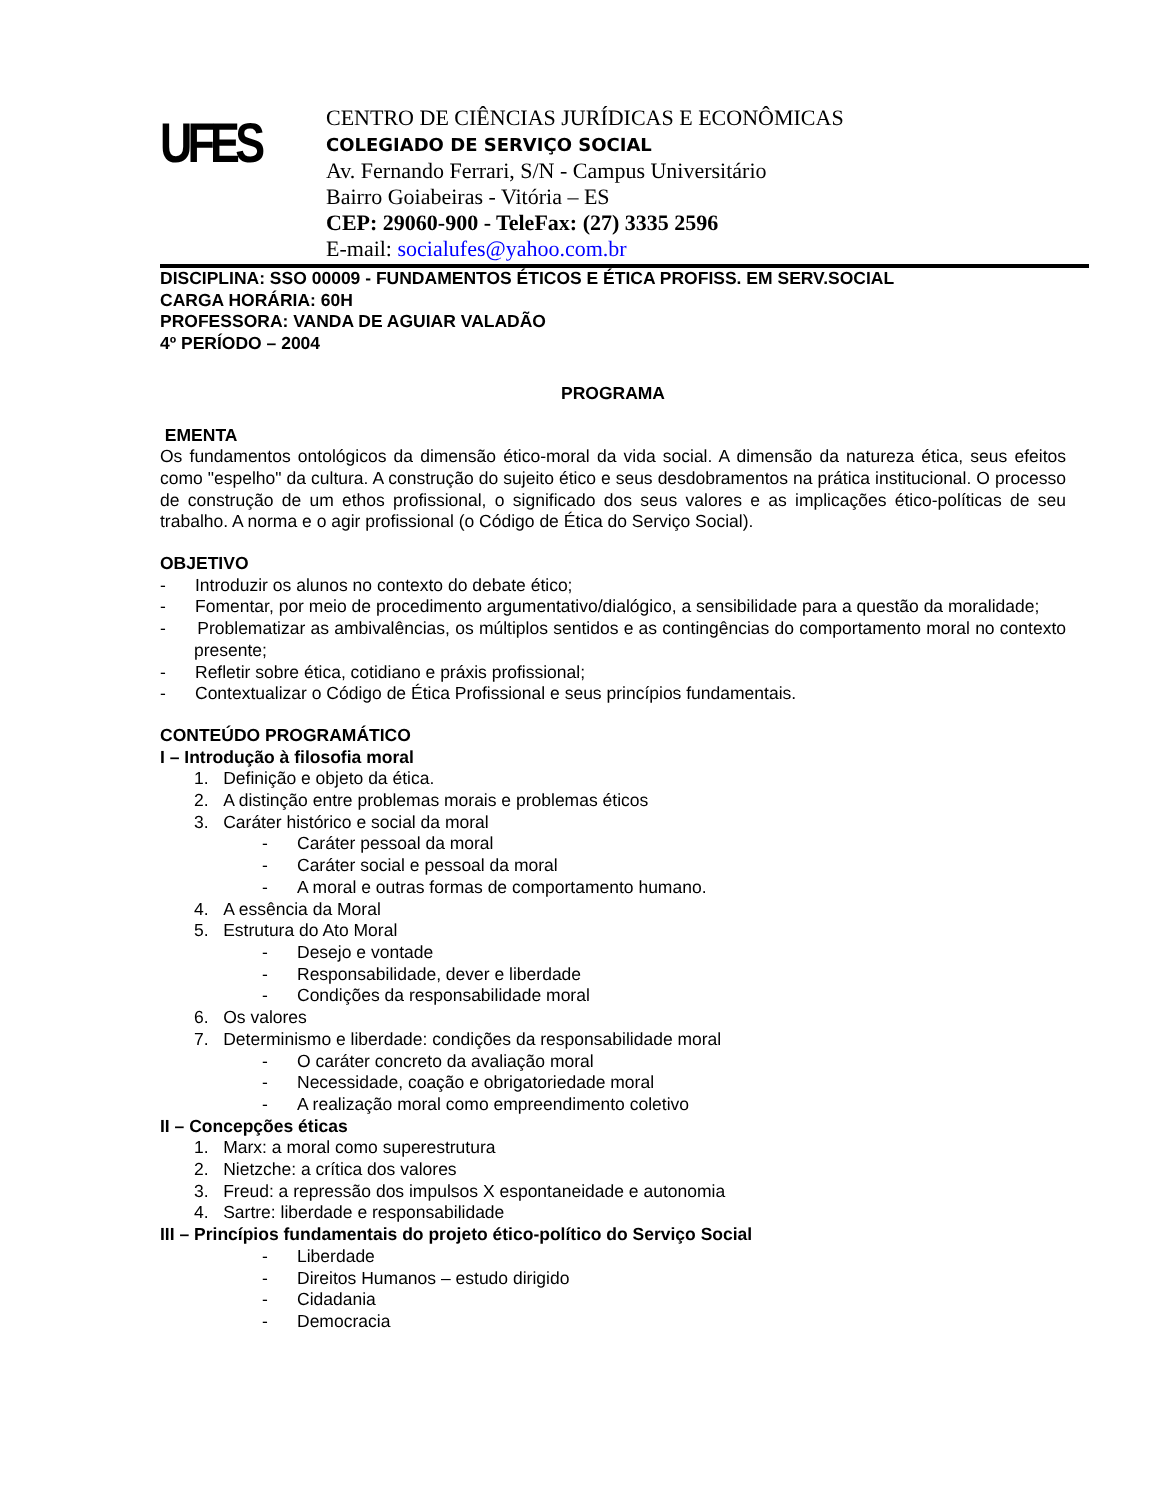UFES
CENTRO DE CIÊNCIAS JURÍDICAS E ECONÔMICAS
COLEGIADO DE SERVIÇO SOCIAL
Av. Fernando Ferrari, S/N - Campus Universitário
Bairro Goiabeiras - Vitória – ES
CEP: 29060-900 - TeleFax: (27) 3335 2596
E-mail: socialufes@yahoo.com.br
DISCIPLINA: SSO 00009 - FUNDAMENTOS ÉTICOS E ÉTICA PROFISS. EM SERV.SOCIAL
CARGA HORÁRIA: 60H
PROFESSORA: VANDA DE AGUIAR VALADÃO
4º PERÍODO – 2004
PROGRAMA
EMENTA
Os fundamentos ontológicos da dimensão ético-moral da vida social. A dimensão da natureza ética, seus efeitos como "espelho" da cultura. A construção do sujeito ético e seus desdobramentos na prática institucional. O processo de construção de um ethos profissional, o significado dos seus valores e as implicações ético-políticas de seu trabalho. A norma e o agir profissional (o Código de Ética do Serviço Social).
OBJETIVO
- Introduzir os alunos no contexto do debate ético;
- Fomentar, por meio de procedimento argumentativo/dialógico, a sensibilidade para a questão da moralidade;
- Problematizar as ambivalências, os múltiplos sentidos e as contingências do comportamento moral no contexto presente;
- Refletir sobre ética, cotidiano e práxis profissional;
- Contextualizar o Código de Ética Profissional e seus princípios fundamentais.
CONTEÚDO PROGRAMÁTICO
I – Introdução à filosofia moral
1. Definição e objeto da ética.
2. A distinção entre problemas morais e problemas éticos
3. Caráter histórico e social da moral
- Caráter pessoal da moral
- Caráter social e pessoal da moral
- A moral e outras formas de comportamento humano.
4. A essência da Moral
5. Estrutura do Ato Moral
- Desejo e vontade
- Responsabilidade, dever e liberdade
- Condições da responsabilidade moral
6. Os valores
7. Determinismo e liberdade: condições da responsabilidade moral
- O caráter concreto da avaliação moral
- Necessidade, coação e obrigatoriedade moral
- A realização moral como empreendimento coletivo
II – Concepções éticas
1. Marx: a moral como superestrutura
2. Nietzche: a crítica dos valores
3. Freud: a repressão dos impulsos X espontaneidade e autonomia
4. Sartre: liberdade e responsabilidade
III – Princípios fundamentais do projeto ético-político do Serviço Social
- Liberdade
- Direitos Humanos – estudo dirigido
- Cidadania
- Democracia